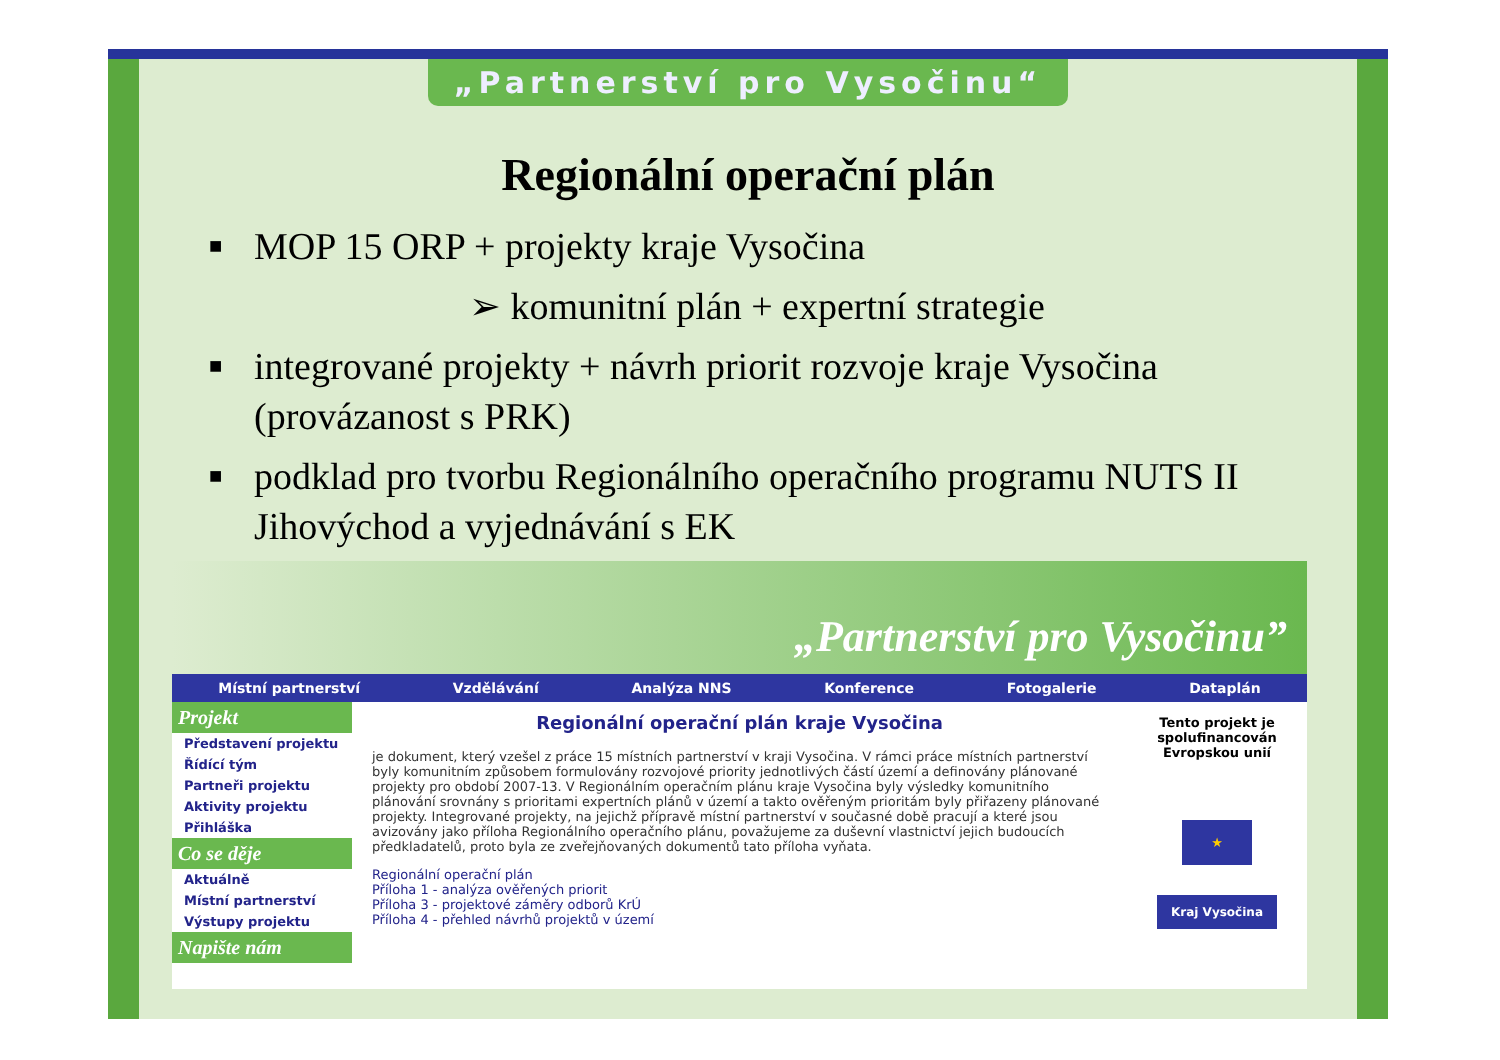„Partnerství pro Vysočinu“
Regionální operační plán
■ MOP 15 ORP + projekty kraje Vysočina
➢ komunitní plán + expertní strategie
■ integrované projekty + návrh priorit rozvoje kraje Vysočina (provázanost s PRK)
■ podklad pro tvorbu Regionálního operačního programu NUTS II Jihovýchod a vyjednávání s EK
„Partnerství pro Vysočinu”
Místní partnerství Vzdělávání Analýza NNS Konference Fotogalerie Dataplán
Projekt
Představení projektu
Řídící tým
Partneři projektu
Aktivity projektu
Přihláška
Co se děje
Aktuálně
Místní partnerství
Výstupy projektu
Napište nám
Regionální operační plán kraje Vysočina
je dokument, který vzešel z práce 15 místních partnerství v kraji Vysočina. V rámci práce místních partnerství byly komunitním způsobem formulovány rozvojové priority jednotlivých částí území a definovány plánované projekty pro období 2007-13. V Regionálním operačním plánu kraje Vysočina byly výsledky komunitního plánování srovnány s prioritami expertních plánů v území a takto ověřeným prioritám byly přiřazeny plánované projekty. Integrované projekty, na jejichž přípravě místní partnerství v současné době pracují a které jsou avizovány jako příloha Regionálního operačního plánu, považujeme za duševní vlastnictví jejich budoucích předkladatelů, proto byla ze zveřejňovaných dokumentů tato příloha vyňata.
Regionální operační plán
Příloha 1 - analýza ověřených priorit
Příloha 3 - projektové záměry odborů KrÚ
Příloha 4 - přehled návrhů projektů v území
Tento projekt je spolufinancován Evropskou unií
★
Kraj Vysočina